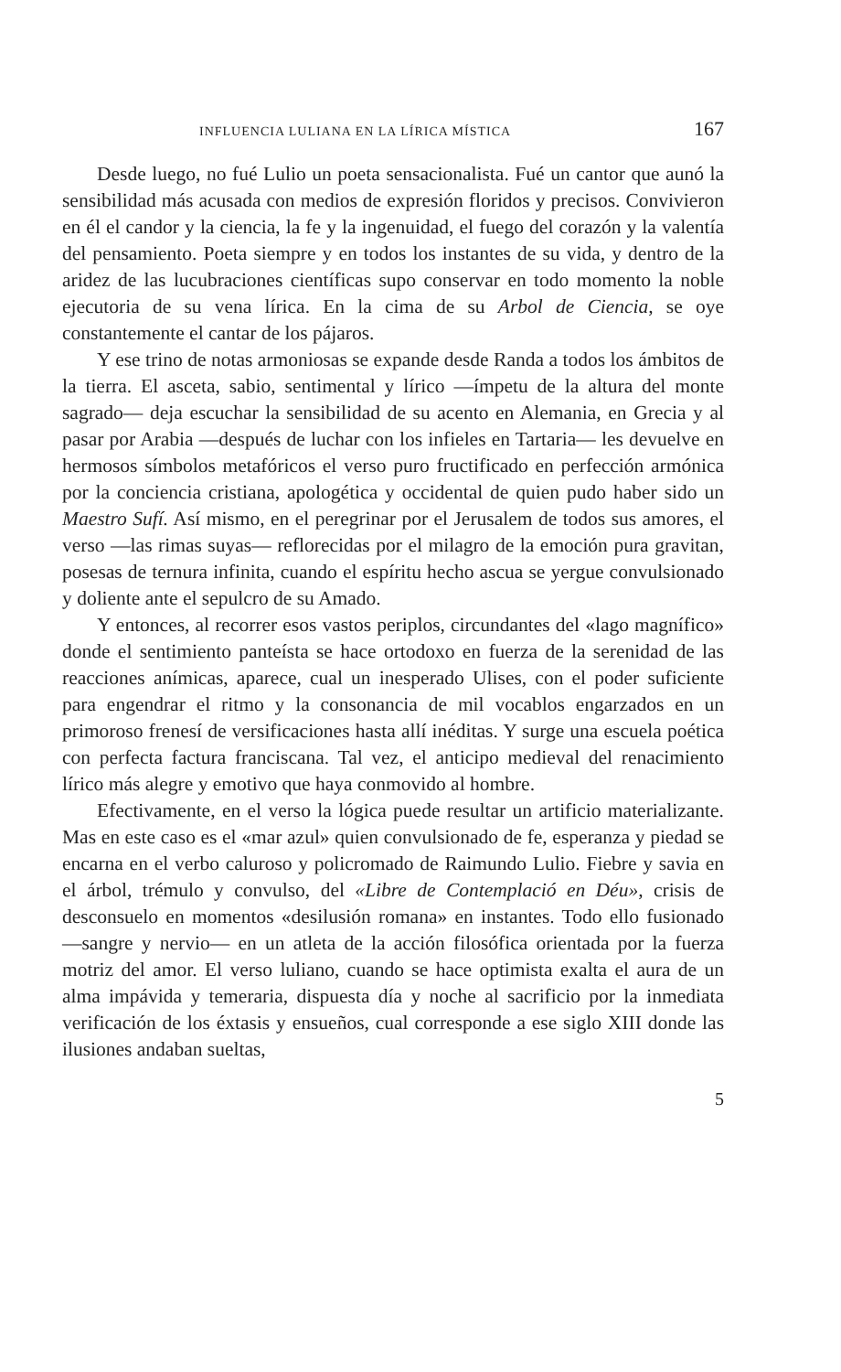INFLUENCIA LULIANA EN LA LÍRICA MÍSTICA 167
Desde luego, no fué Lulio un poeta sensacionalista. Fué un cantor que aunó la sensibilidad más acusada con medios de expresión floridos y precisos. Convivieron en él el candor y la ciencia, la fe y la ingenuidad, el fuego del corazón y la valentía del pensamiento. Poeta siempre y en todos los instantes de su vida, y dentro de la aridez de las lucubraciones científicas supo conservar en todo momento la noble ejecutoria de su vena lírica. En la cima de su Arbol de Ciencia, se oye constantemente el cantar de los pájaros.
Y ese trino de notas armoniosas se expande desde Randa a todos los ámbitos de la tierra. El asceta, sabio, sentimental y lírico —ímpetu de la altura del monte sagrado— deja escuchar la sensibilidad de su acento en Alemania, en Grecia y al pasar por Arabia —después de luchar con los infieles en Tartaria— les devuelve en hermosos símbolos metafóricos el verso puro fructificado en perfección armónica por la conciencia cristiana, apologética y occidental de quien pudo haber sido un Maestro Sufí. Así mismo, en el peregrinar por el Jerusalem de todos sus amores, el verso —las rimas suyas— reflorecidas por el milagro de la emoción pura gravitan, posesas de ternura infinita, cuando el espíritu hecho ascua se yergue convulsionado y doliente ante el sepulcro de su Amado.
Y entonces, al recorrer esos vastos periplos, circundantes del «lago magnífico» donde el sentimiento panteísta se hace ortodoxo en fuerza de la serenidad de las reacciones anímicas, aparece, cual un inesperado Ulises, con el poder suficiente para engendrar el ritmo y la consonancia de mil vocablos engarzados en un primoroso frenesí de versificaciones hasta allí inéditas. Y surge una escuela poética con perfecta factura franciscana. Tal vez, el anticipo medieval del renacimiento lírico más alegre y emotivo que haya conmovido al hombre.
Efectivamente, en el verso la lógica puede resultar un artificio materializante. Mas en este caso es el «mar azul» quien convulsionado de fe, esperanza y piedad se encarna en el verbo caluroso y policromado de Raimundo Lulio. Fiebre y savia en el árbol, trémulo y convulso, del «Libre de Contemplació en Déu», crisis de desconsuelo en momentos «desilusión romana» en instantes. Todo ello fusionado —sangre y nervio— en un atleta de la acción filosófica orientada por la fuerza motriz del amor. El verso luliano, cuando se hace optimista exalta el aura de un alma impávida y temeraria, dispuesta día y noche al sacrificio por la inmediata verificación de los éxtasis y ensueños, cual corresponde a ese siglo XIII donde las ilusiones andaban sueltas,
5